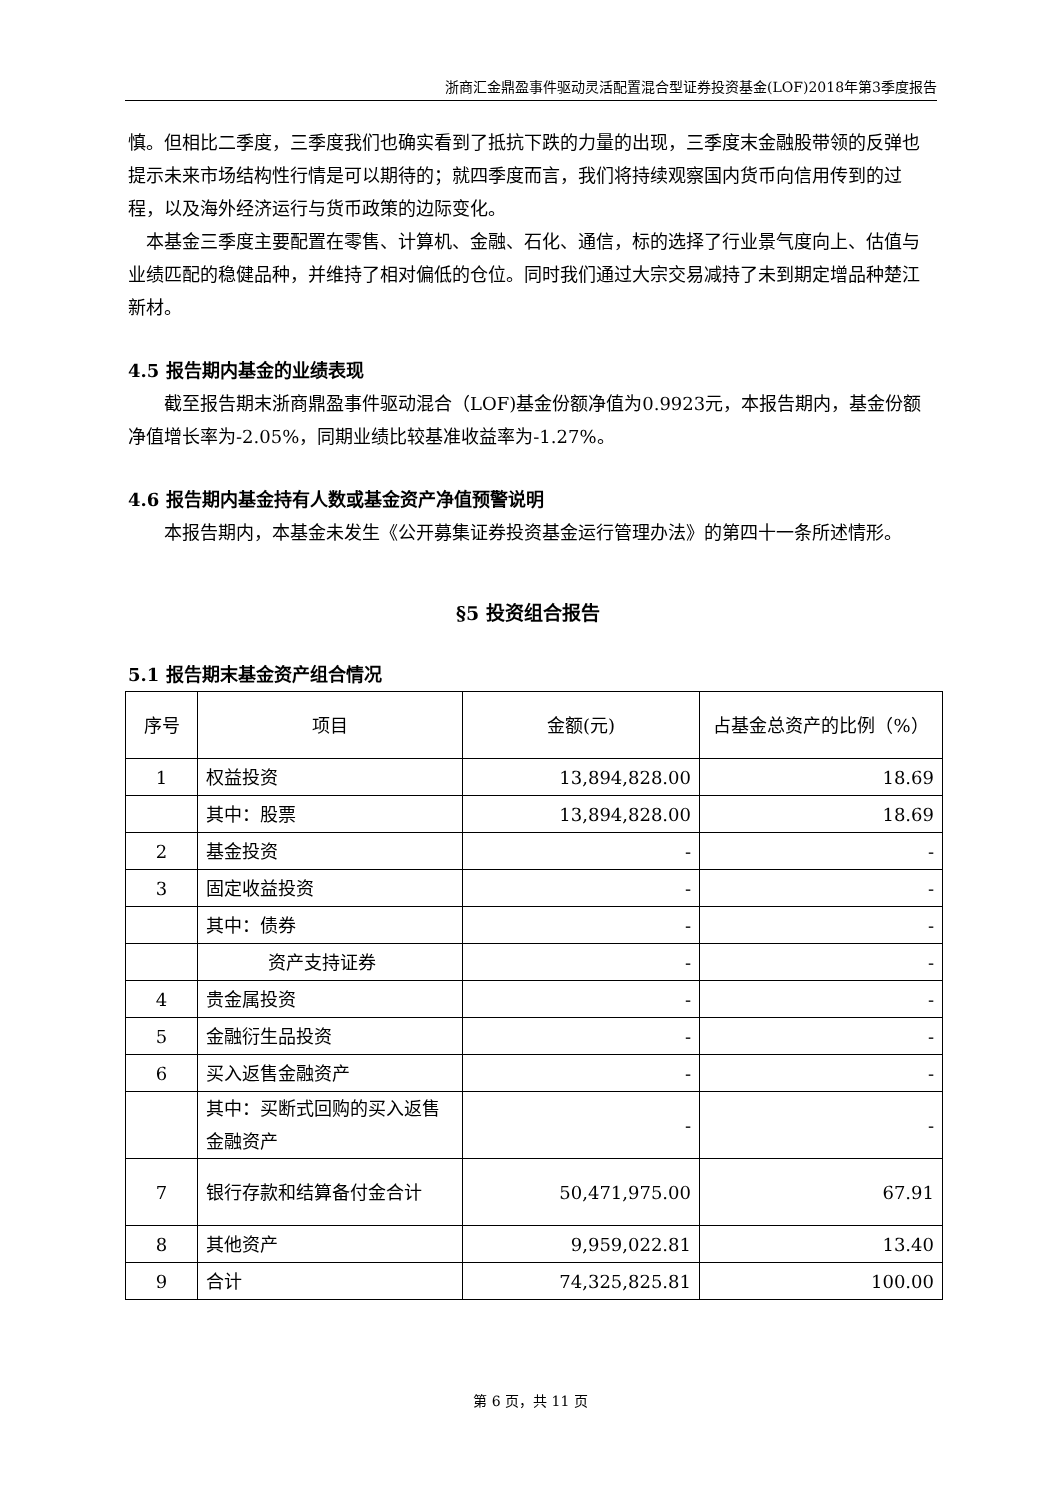浙商汇金鼎盈事件驱动灵活配置混合型证券投资基金(LOF)2018年第3季度报告
慎。但相比二季度，三季度我们也确实看到了抵抗下跌的力量的出现，三季度末金融股带领的反弹也提示未来市场结构性行情是可以期待的；就四季度而言，我们将持续观察国内货币向信用传到的过程，以及海外经济运行与货币政策的边际变化。
本基金三季度主要配置在零售、计算机、金融、石化、通信，标的选择了行业景气度向上、估值与业绩匹配的稳健品种，并维持了相对偏低的仓位。同时我们通过大宗交易减持了未到期定增品种楚江新材。
4.5 报告期内基金的业绩表现
截至报告期末浙商鼎盈事件驱动混合（LOF)基金份额净值为0.9923元，本报告期内，基金份额净值增长率为-2.05%，同期业绩比较基准收益率为-1.27%。
4.6 报告期内基金持有人数或基金资产净值预警说明
本报告期内，本基金未发生《公开募集证券投资基金运行管理办法》的第四十一条所述情形。
§5 投资组合报告
5.1 报告期末基金资产组合情况
| 序号 | 项目 | 金额(元) | 占基金总资产的比例（%） |
| --- | --- | --- | --- |
| 1 | 权益投资 | 13,894,828.00 | 18.69 |
| | 其中：股票 | 13,894,828.00 | 18.69 |
| 2 | 基金投资 | - | - |
| 3 | 固定收益投资 | - | - |
| | 其中：债券 | - | - |
| | 资产支持证券 | - | - |
| 4 | 贵金属投资 | - | - |
| 5 | 金融衍生品投资 | - | - |
| 6 | 买入返售金融资产 | - | - |
| | 其中：买断式回购的买入返售金融资产 | - | - |
| 7 | 银行存款和结算备付金合计 | 50,471,975.00 | 67.91 |
| 8 | 其他资产 | 9,959,022.81 | 13.40 |
| 9 | 合计 | 74,325,825.81 | 100.00 |
第 6 页，共 11 页